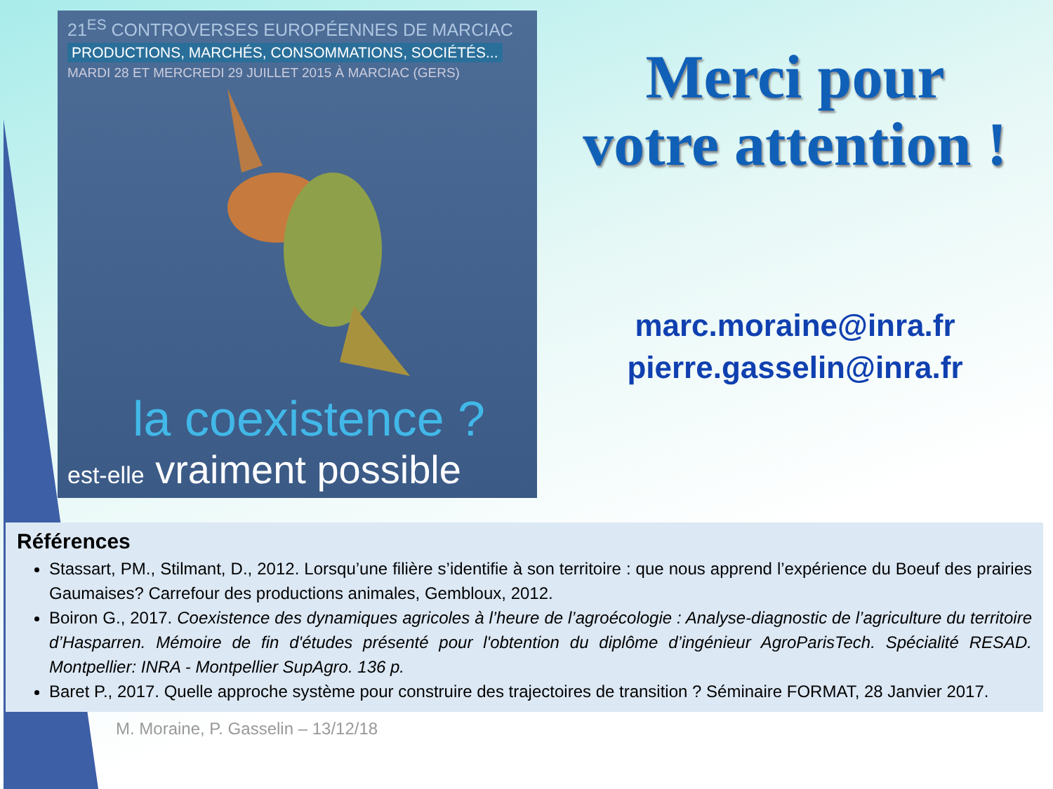21<sup>ES</sup> CONTROVERSES EUROPÉENNES DE MARCIAC
PRODUCTIONS, MARCHÉS, CONSOMMATIONS, SOCIÉTÉS...
MARDI 28 ET MERCREDI 29 JUILLET 2015 À MARCIAC (GERS)
la coexistence ?
est-elle vraiment possible
Merci pour
votre attention !
marc.moraine@inra.fr
pierre.gasselin@inra.fr
Références
Stassart, PM., Stilmant, D., 2012. Lorsqu’une filière s’identifie à son territoire : que nous apprend l’expérience du Boeuf des prairies Gaumaises? Carrefour des productions animales, Gembloux, 2012.
Boiron G., 2017. Coexistence des dynamiques agricoles à l’heure de l’agroécologie : Analyse-diagnostic de l’agriculture du territoire d’Hasparren. Mémoire de fin d'études présenté pour l'obtention du diplôme d’ingénieur AgroParisTech. Spécialité RESAD. Montpellier: INRA - Montpellier SupAgro. 136 p.
Baret P., 2017. Quelle approche système pour construire des trajectoires de transition ? Séminaire FORMAT, 28 Janvier 2017.
M. Moraine, P. Gasselin – 13/12/18